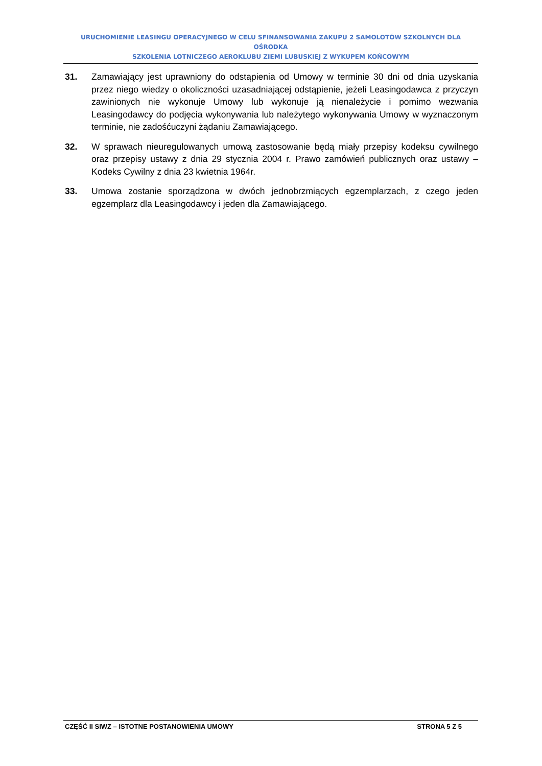URUCHOMIENIE LEASINGU OPERACYJNEGO W CELU SFINANSOWANIA ZAKUPU 2 SAMOLOTÓW SZKOLNYCH DLA OŚRODKA
SZKOLENIA LOTNICZEGO AEROKLUBU ZIEMI LUBUSKIEJ Z WYKUPEM KOŃCOWYM
31. Zamawiający jest uprawniony do odstąpienia od Umowy w terminie 30 dni od dnia uzyskania przez niego wiedzy o okoliczności uzasadniającej odstąpienie, jeżeli Leasingodawca z przyczyn zawinionych nie wykonuje Umowy lub wykonuje ją nienależycie i pomimo wezwania Leasingodawcy do podjęcia wykonywania lub należytego wykonywania Umowy w wyznaczonym terminie, nie zadośćuczyni żądaniu Zamawiającego.
32. W sprawach nieuregulowanych umową zastosowanie będą miały przepisy kodeksu cywilnego oraz przepisy ustawy z dnia 29 stycznia 2004 r. Prawo zamówień publicznych oraz ustawy – Kodeks Cywilny z dnia 23 kwietnia 1964r.
33. Umowa zostanie sporządzona w dwóch jednobrzmiących egzemplarzach, z czego jeden egzemplarz dla Leasingodawcy i jeden dla Zamawiającego.
CZĘŚĆ II SIWZ – ISTOTNE POSTANOWIENIA UMOWY STRONA 5 Z 5